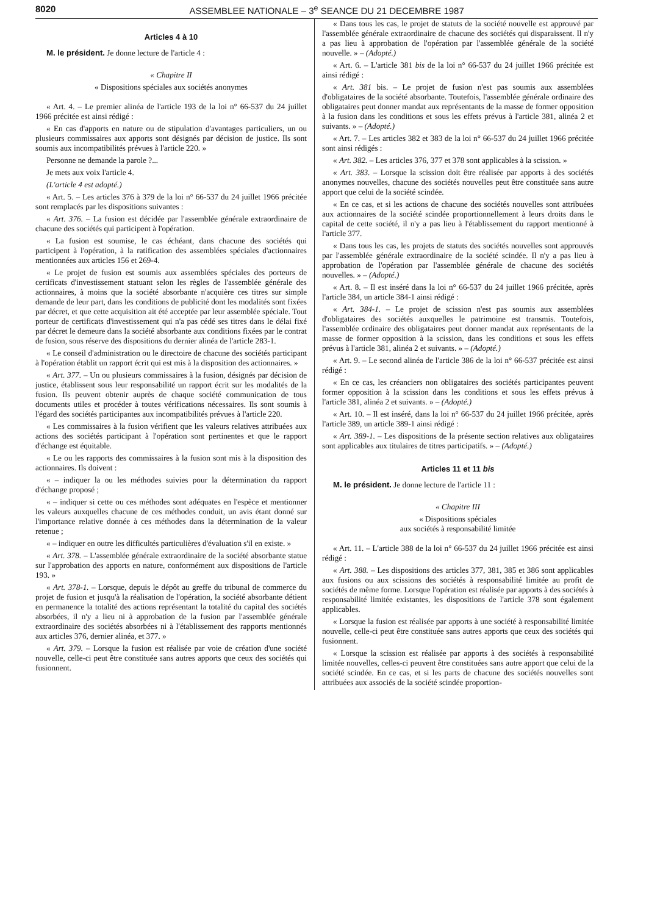8020 ASSEMBLEE NATIONALE – 3<sup>e</sup> SEANCE DU 21 DECEMBRE 1987
Articles 4 à 10
M. le président. Je donne lecture de l'article 4 :
« Chapitre II
« Dispositions spéciales aux sociétés anonymes
« Art. 4. – Le premier alinéa de l'article 193 de la loi n° 66-537 du 24 juillet 1966 précitée est ainsi rédigé :
« En cas d'apports en nature ou de stipulation d'avantages particuliers, un ou plusieurs commissaires aux apports sont désignés par décision de justice. Ils sont soumis aux incompatibilités prévues à l'article 220. »
Personne ne demande la parole ?...
Je mets aux voix l'article 4.
(L'article 4 est adopté.)
« Art. 5. – Les articles 376 à 379 de la loi n° 66-537 du 24 juillet 1966 précitée sont remplacés par les dispositions suivantes :
« Art. 376. – La fusion est décidée par l'assemblée générale extraordinaire de chacune des sociétés qui participent à l'opération.
« La fusion est soumise, le cas échéant, dans chacune des sociétés qui participent à l'opération, à la ratification des assemblées spéciales d'actionnaires mentionnées aux articles 156 et 269-4.
« Le projet de fusion est soumis aux assemblées spéciales des porteurs de certificats d'investissement statuant selon les règles de l'assemblée générale des actionnaires, à moins que la société absorbante n'acquière ces titres sur simple demande de leur part, dans les conditions de publicité dont les modalités sont fixées par décret, et que cette acquisition ait été acceptée par leur assemblée spéciale. Tout porteur de certificats d'investissement qui n'a pas cédé ses titres dans le délai fixé par décret le demeure dans la société absorbante aux conditions fixées par le contrat de fusion, sous réserve des dispositions du dernier alinéa de l'article 283-1.
« Le conseil d'administration ou le directoire de chacune des sociétés participant à l'opération établit un rapport écrit qui est mis à la disposition des actionnaires. »
« Art. 377. – Un ou plusieurs commissaires à la fusion, désignés par décision de justice, établissent sous leur responsabilité un rapport écrit sur les modalités de la fusion. Ils peuvent obtenir auprès de chaque société communication de tous documents utiles et procéder à toutes vérifications nécessaires. Ils sont soumis à l'égard des sociétés participantes aux incompatibilités prévues à l'article 220.
« Les commissaires à la fusion vérifient que les valeurs relatives attribuées aux actions des sociétés participant à l'opération sont pertinentes et que le rapport d'échange est équitable.
« Le ou les rapports des commissaires à la fusion sont mis à la disposition des actionnaires. Ils doivent :
« – indiquer la ou les méthodes suivies pour la détermination du rapport d'échange proposé ;
« – indiquer si cette ou ces méthodes sont adéquates en l'espèce et mentionner les valeurs auxquelles chacune de ces méthodes conduit, un avis étant donné sur l'importance relative donnée à ces méthodes dans la détermination de la valeur retenue ;
« – indiquer en outre les difficultés particulières d'évaluation s'il en existe. »
« Art. 378. – L'assemblée générale extraordinaire de la société absorbante statue sur l'approbation des apports en nature, conformément aux dispositions de l'article 193. »
« Art. 378-1. – Lorsque, depuis le dépôt au greffe du tribunal de commerce du projet de fusion et jusqu'à la réalisation de l'opération, la société absorbante détient en permanence la totalité des actions représentant la totalité du capital des sociétés absorbées, il n'y a lieu ni à approbation de la fusion par l'assemblée générale extraordinaire des sociétés absorbées ni à l'établissement des rapports mentionnés aux articles 376, dernier alinéa, et 377. »
« Art. 379. – Lorsque la fusion est réalisée par voie de création d'une société nouvelle, celle-ci peut être constituée sans autres apports que ceux des sociétés qui fusionnent.
« Dans tous les cas, le projet de statuts de la société nouvelle est approuvé par l'assemblée générale extraordinaire de chacune des sociétés qui disparaissent. Il n'y a pas lieu à approbation de l'opération par l'assemblée générale de la société nouvelle. » – (Adopté.)
« Art. 6. – L'article 381 bis de la loi n° 66-537 du 24 juillet 1966 précitée est ainsi rédigé :
« Art. 381 bis. – Le projet de fusion n'est pas soumis aux assemblées d'obligataires de la société absorbante. Toutefois, l'assemblée générale ordinaire des obligataires peut donner mandat aux représentants de la masse de former opposition à la fusion dans les conditions et sous les effets prévus à l'article 381, alinéa 2 et suivants. » – (Adopté.)
« Art. 7. – Les articles 382 et 383 de la loi n° 66-537 du 24 juillet 1966 précitée sont ainsi rédigés :
« Art. 382. – Les articles 376, 377 et 378 sont applicables à la scission. »
« Art. 383. – Lorsque la scission doit être réalisée par apports à des sociétés anonymes nouvelles, chacune des sociétés nouvelles peut être constituée sans autre apport que celui de la société scindée.
« En ce cas, et si les actions de chacune des sociétés nouvelles sont attribuées aux actionnaires de la société scindée proportionnellement à leurs droits dans le capital de cette société, il n'y a pas lieu à l'établissement du rapport mentionné à l'article 377.
« Dans tous les cas, les projets de statuts des sociétés nouvelles sont approuvés par l'assemblée générale extraordinaire de la société scindée. Il n'y a pas lieu à approbation de l'opération par l'assemblée générale de chacune des sociétés nouvelles. » – (Adopté.)
« Art. 8. – Il est inséré dans la loi n° 66-537 du 24 juillet 1966 précitée, après l'article 384, un article 384-1 ainsi rédigé :
« Art. 384-1. – Le projet de scission n'est pas soumis aux assemblées d'obligataires des sociétés auxquelles le patrimoine est transmis. Toutefois, l'assemblée ordinaire des obligataires peut donner mandat aux représentants de la masse de former opposition à la scission, dans les conditions et sous les effets prévus à l'article 381, alinéa 2 et suivants. » – (Adopté.)
« Art. 9. – Le second alinéa de l'article 386 de la loi n° 66-537 précitée est ainsi rédigé :
« En ce cas, les créanciers non obligataires des sociétés participantes peuvent former opposition à la scission dans les conditions et sous les effets prévus à l'article 381, alinéa 2 et suivants. » – (Adopté.)
« Art. 10. – Il est inséré, dans la loi n° 66-537 du 24 juillet 1966 précitée, après l'article 389, un article 389-1 ainsi rédigé :
« Art. 389-1. – Les dispositions de la présente section relatives aux obligataires sont applicables aux titulaires de titres participatifs. » – (Adopté.)
Articles 11 et 11 bis
M. le président. Je donne lecture de l'article 11 :
« Chapitre III
« Dispositions spéciales
aux sociétés à responsabilité limitée
« Art. 11. – L'article 388 de la loi n° 66-537 du 24 juillet 1966 précitée est ainsi rédigé :
« Art. 388. – Les dispositions des articles 377, 381, 385 et 386 sont applicables aux fusions ou aux scissions des sociétés à responsabilité limitée au profit de sociétés de même forme. Lorsque l'opération est réalisée par apports à des sociétés à responsabilité limitée existantes, les dispositions de l'article 378 sont également applicables.
« Lorsque la fusion est réalisée par apports à une société à responsabilité limitée nouvelle, celle-ci peut être constituée sans autres apports que ceux des sociétés qui fusionnent.
« Lorsque la scission est réalisée par apports à des sociétés à responsabilité limitée nouvelles, celles-ci peuvent être constituées sans autre apport que celui de la société scindée. En ce cas, et si les parts de chacune des sociétés nouvelles sont attribuées aux associés de la société scindée proportion-